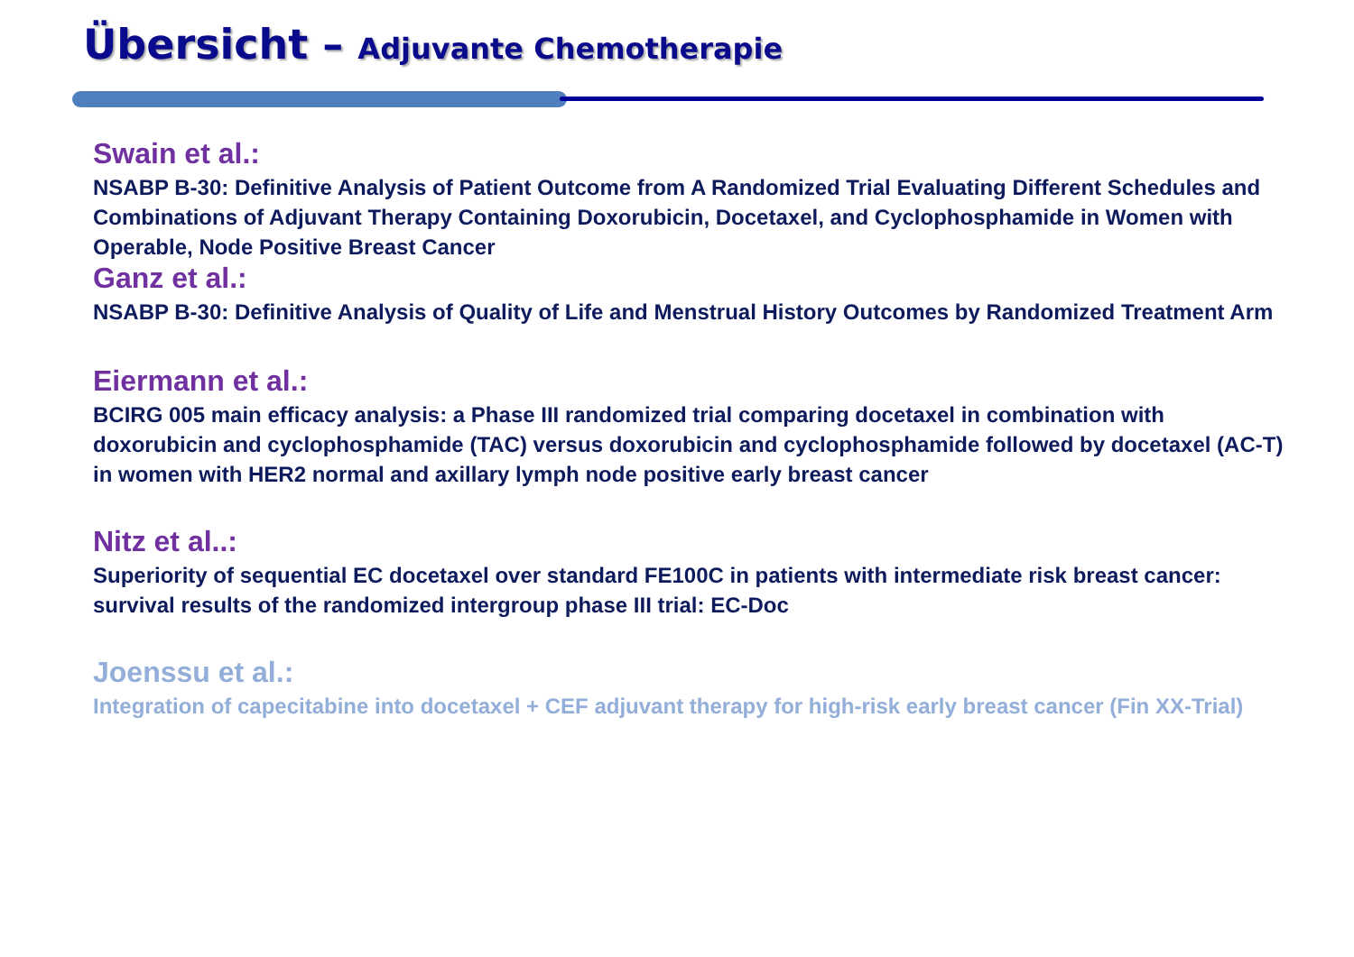Übersicht – Adjuvante Chemotherapie
Swain et al.:
NSABP B-30: Definitive Analysis of Patient Outcome from A Randomized Trial Evaluating Different Schedules and Combinations of Adjuvant Therapy Containing Doxorubicin, Docetaxel, and Cyclophosphamide in Women with Operable, Node Positive Breast Cancer
Ganz et al.:
NSABP B-30: Definitive Analysis of Quality of Life and Menstrual History Outcomes by Randomized Treatment Arm
Eiermann et al.:
BCIRG 005 main efficacy analysis: a Phase III randomized trial comparing docetaxel in combination with doxorubicin and cyclophosphamide (TAC) versus doxorubicin and cyclophosphamide followed by docetaxel (AC-T) in women with HER2 normal and axillary lymph node positive early breast cancer
Nitz et al..:
Superiority of sequential EC docetaxel over standard FE100C in patients with intermediate risk breast cancer: survival results of the randomized intergroup phase III trial: EC-Doc
Joenssu et al.:
Integration of capecitabine into docetaxel + CEF adjuvant therapy for high-risk early breast cancer (Fin XX-Trial)